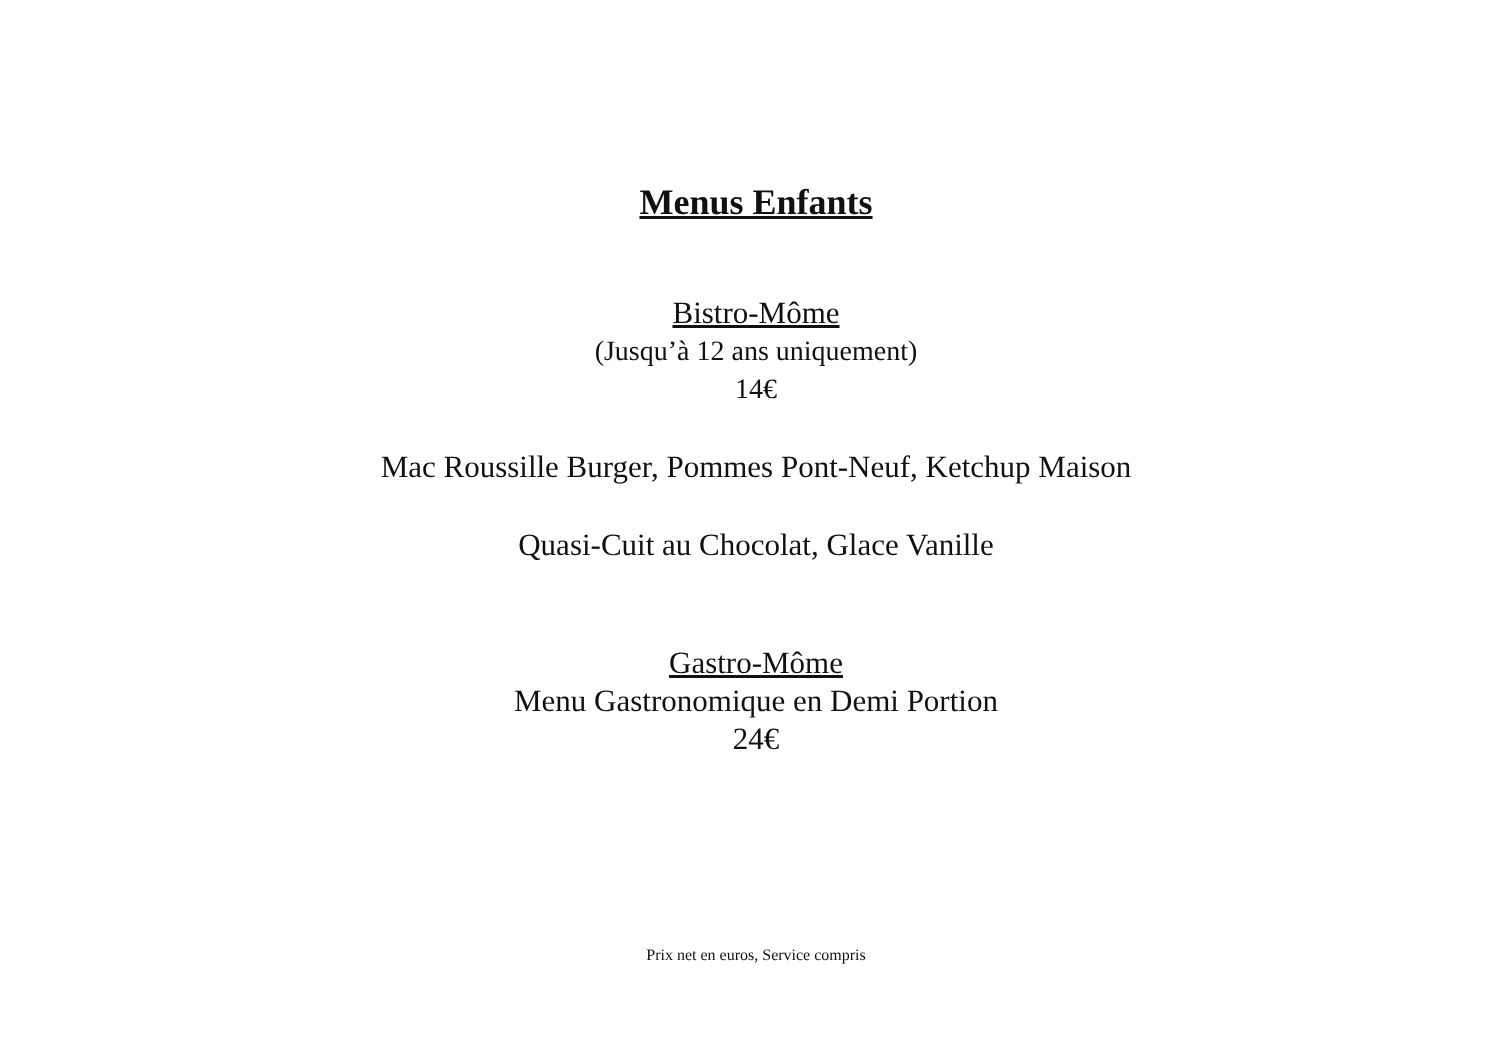Menus Enfants
Bistro-Môme
(Jusqu’à 12 ans uniquement)
14€
Mac Roussille Burger, Pommes Pont-Neuf, Ketchup Maison
Quasi-Cuit au Chocolat, Glace Vanille
Gastro-Môme
Menu Gastronomique en Demi Portion
24€
Prix net en euros, Service compris